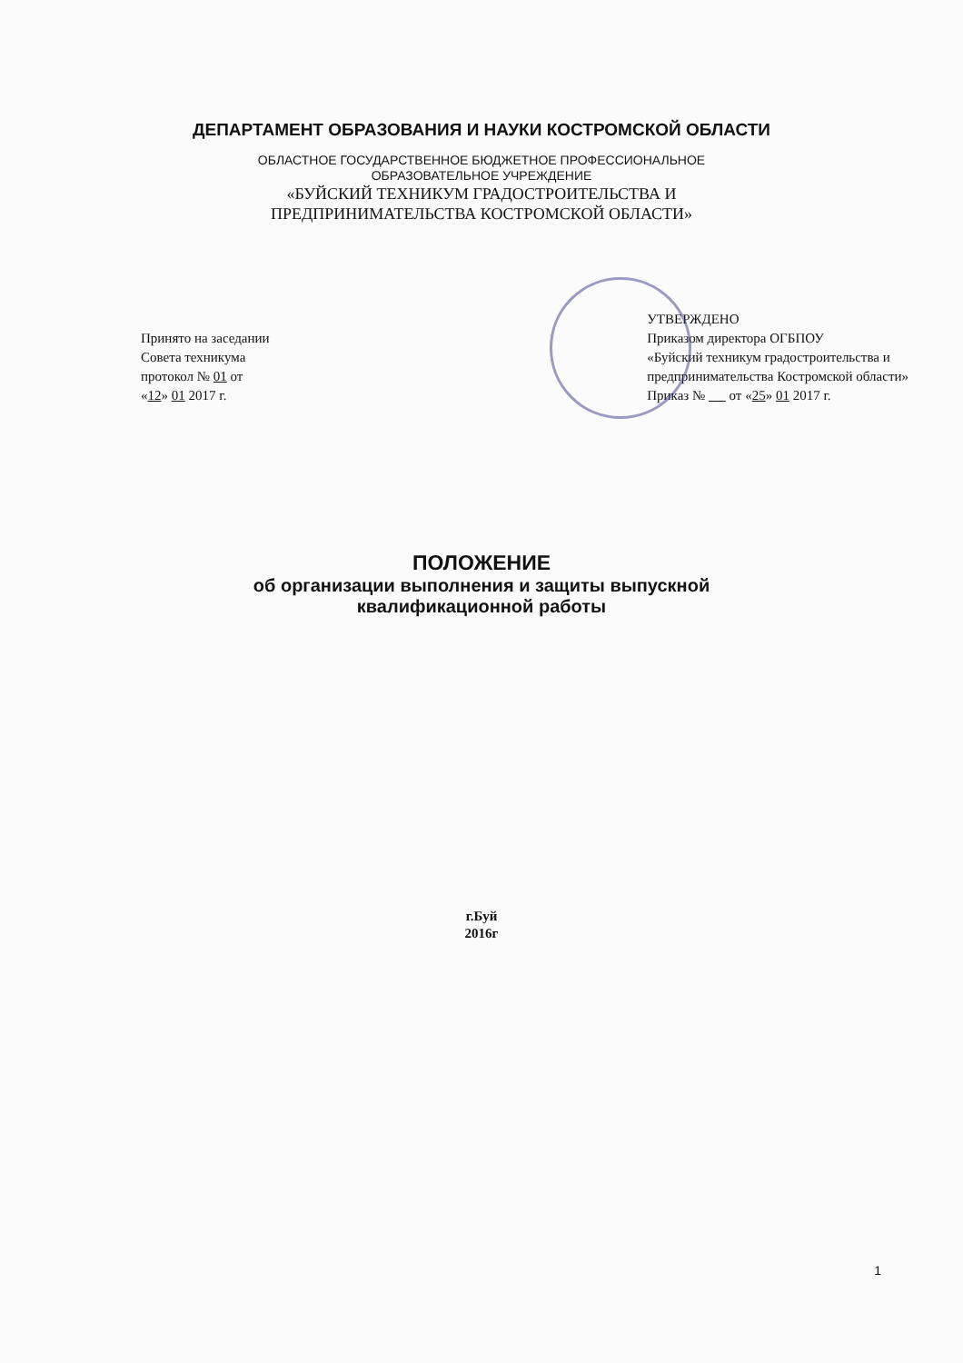ДЕПАРТАМЕНТ ОБРАЗОВАНИЯ И НАУКИ КОСТРОМСКОЙ ОБЛАСТИ
ОБЛАСТНОЕ ГОСУДАРСТВЕННОЕ БЮДЖЕТНОЕ ПРОФЕССИОНАЛЬНОЕ
ОБРАЗОВАТЕЛЬНОЕ УЧРЕЖДЕНИЕ
«БУЙСКИЙ ТЕХНИКУМ ГРАДОСТРОИТЕЛЬСТВА И
ПРЕДПРИНИМАТЕЛЬСТВА КОСТРОМСКОЙ ОБЛАСТИ»
Принято на заседании
Совета техникума
протокол № 01 от
«12» 01 2017 г.
УТВЕРЖДЕНО
Приказом директора ОГБПОУ
«Буйский техникум градостроительства и
предпринимательства Костромской области»
Приказ № от «25» 01 2017 г.
ПОЛОЖЕНИЕ
об организации выполнения и защиты выпускной
квалификационной работы
г.Буй
2016г
1